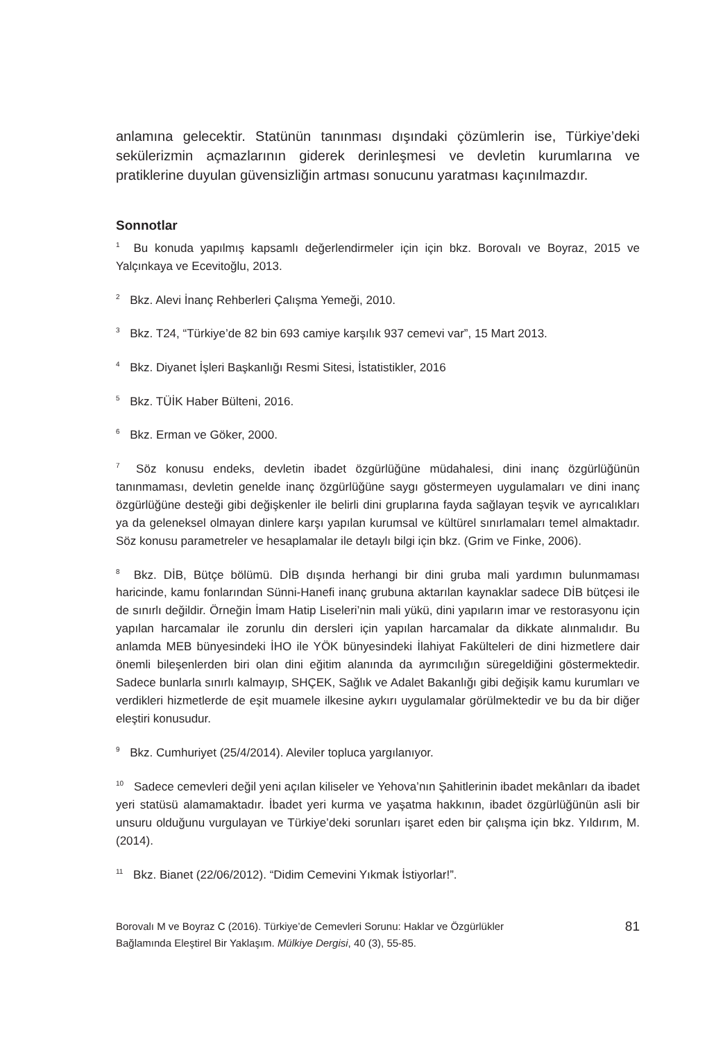anlamına gelecektir. Statünün tanınması dışındaki çözümlerin ise, Türkiye’deki sekülerizmin açmazlarının giderek derinleşmesi ve devletin kurumlarına ve pratiklerine duyulan güvensizliğin artması sonucunu yaratması kaçınılmazdır.
Sonnotlar
<sup>1</sup> Bu konuda yapılmış kapsamlı değerlendirmeler için için bkz. Borovalı ve Boyraz, 2015 ve Yalçınkaya ve Ecevitoğlu, 2013.
<sup>2</sup> Bkz. Alevi İnanç Rehberleri Çalışma Yemeği, 2010.
<sup>3</sup> Bkz. T24, “Türkiye’de 82 bin 693 camiye karşılık 937 cemevi var”, 15 Mart 2013.
<sup>4</sup> Bkz. Diyanet İşleri Başkanlığı Resmi Sitesi, İstatistikler, 2016
<sup>5</sup> Bkz. TÜİK Haber Bülteni, 2016.
<sup>6</sup> Bkz. Erman ve Göker, 2000.
<sup>7</sup> Söz konusu endeks, devletin ibadet özgürlüğüne müdahalesi, dini inanç özgürlüğünün tanınmaması, devletin genelde inanç özgürlüğüne saygı göstermeyen uygulamaları ve dini inanç özgürlüğüne desteği gibi değişkenler ile belirli dini gruplarına fayda sağlayan teşvik ve ayrıcalıkları ya da geleneksel olmayan dinlere karşı yapılan kurumsal ve kültürel sınırlamaları temel almaktadır. Söz konusu parametreler ve hesaplamalar ile detaylı bilgi için bkz. (Grim ve Finke, 2006).
<sup>8</sup> Bkz. DİB, Bütçe bölümü. DİB dışında herhangi bir dini gruba mali yardımın bulunmaması haricinde, kamu fonlarından Sünni-Hanefi inanç grubuna aktarılan kaynaklar sadece DİB bütçesi ile de sınırlı değildir. Örneğin İmam Hatip Liseleri’nin mali yükü, dini yapıların imar ve restorasyonu için yapılan harcamalar ile zorunlu din dersleri için yapılan harcamalar da dikkate alınmalıdır. Bu anlamda MEB bünyesindeki İHO ile YÖK bünyesindeki İlahiyat Fakülteleri de dini hizmetlere dair önemli bileşenlerden biri olan dini eğitim alanında da ayrımcılığın süregeldiğini göstermektedir. Sadece bunlarla sınırlı kalmayıp, SHÇEK, Sağlık ve Adalet Bakanlığı gibi değişik kamu kurumları ve verdikleri hizmetlerde de eşit muamele ilkesine aykırı uygulamalar görülmektedir ve bu da bir diğer eleştiri konusudur.
<sup>9</sup> Bkz. Cumhuriyet (25/4/2014). Aleviler topluca yargılanıyor.
<sup>10</sup> Sadece cemevleri değil yeni açılan kiliseler ve Yehova’nın Şahitlerinin ibadet mekânları da ibadet yeri statüsü alamamaktadır. İbadet yeri kurma ve yaşatma hakkının, ibadet özgürlüğünün asli bir unsuru olduğunu vurgulayan ve Türkiye’deki sorunları işaret eden bir çalışma için bkz. Yıldırım, M. (2014).
<sup>11</sup> Bkz. Bianet (22/06/2012). “Didim Cemevini Yıkmak İstiyorlar!”.
Borovalı M ve Boyraz C (2016). Türkiye’de Cemevleri Sorunu: Haklar ve Özgürlükler
Bağlamında Eleştirel Bir Yaklaşım. Mülkiye Dergisi, 40 (3), 55-85.
81